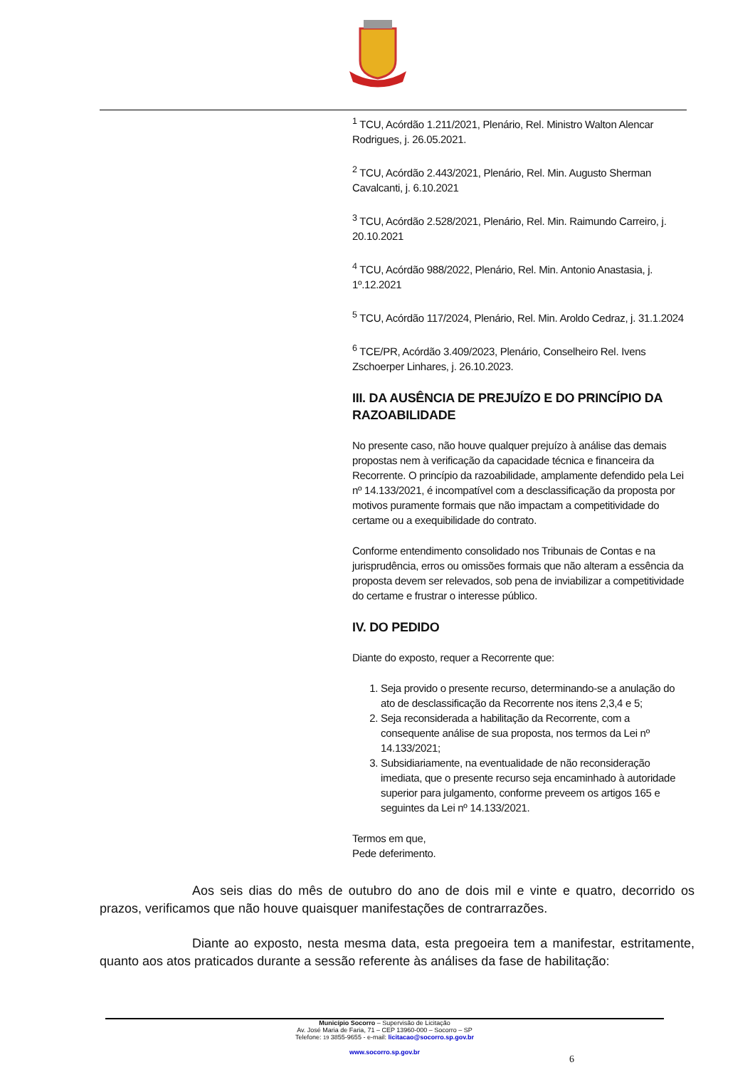<sup>1</sup> TCU, Acórdão 1.211/2021, Plenário, Rel. Ministro Walton Alencar Rodrigues, j. 26.05.2021.
<sup>2</sup> TCU, Acórdão 2.443/2021, Plenário, Rel. Min. Augusto Sherman Cavalcanti, j. 6.10.2021
<sup>3</sup> TCU, Acórdão 2.528/2021, Plenário, Rel. Min. Raimundo Carreiro, j. 20.10.2021
<sup>4</sup> TCU, Acórdão 988/2022, Plenário, Rel. Min. Antonio Anastasia, j. 1º.12.2021
<sup>5</sup> TCU, Acórdão 117/2024, Plenário, Rel. Min. Aroldo Cedraz, j. 31.1.2024
<sup>6</sup> TCE/PR, Acórdão 3.409/2023, Plenário, Conselheiro Rel. Ivens Zschoerper Linhares, j. 26.10.2023.
III. DA AUSÊNCIA DE PREJUÍZO E DO PRINCÍPIO DA RAZOABILIDADE
No presente caso, não houve qualquer prejuízo à análise das demais propostas nem à verificação da capacidade técnica e financeira da Recorrente. O princípio da razoabilidade, amplamente defendido pela Lei nº 14.133/2021, é incompatível com a desclassificação da proposta por motivos puramente formais que não impactam a competitividade do certame ou a exequibilidade do contrato.
Conforme entendimento consolidado nos Tribunais de Contas e na jurisprudência, erros ou omissões formais que não alteram a essência da proposta devem ser relevados, sob pena de inviabilizar a competitividade do certame e frustrar o interesse público.
IV. DO PEDIDO
Diante do exposto, requer a Recorrente que:
1. Seja provido o presente recurso, determinando-se a anulação do ato de desclassificação da Recorrente nos itens 2,3,4 e 5;
2. Seja reconsiderada a habilitação da Recorrente, com a consequente análise de sua proposta, nos termos da Lei nº 14.133/2021;
3. Subsidiariamente, na eventualidade de não reconsideração imediata, que o presente recurso seja encaminhado à autoridade superior para julgamento, conforme preveem os artigos 165 e seguintes da Lei nº 14.133/2021.
Termos em que,
Pede deferimento.
Aos seis dias do mês de outubro do ano de dois mil e vinte e quatro, decorrido os prazos, verificamos que não houve quaisquer manifestações de contrarrazões.
Diante ao exposto, nesta mesma data, esta pregoeira tem a manifestar, estritamente, quanto aos atos praticados durante a sessão referente às análises da fase de habilitação:
Município Socorro – Supervisão de Licitação
Av. José Maria de Faria, 71 – CEP 13960-000 – Socorro – SP
Telefone: 19 3855-9655 - e-mail: licitacao@socorro.sp.gov.br
www.socorro.sp.gov.br
6